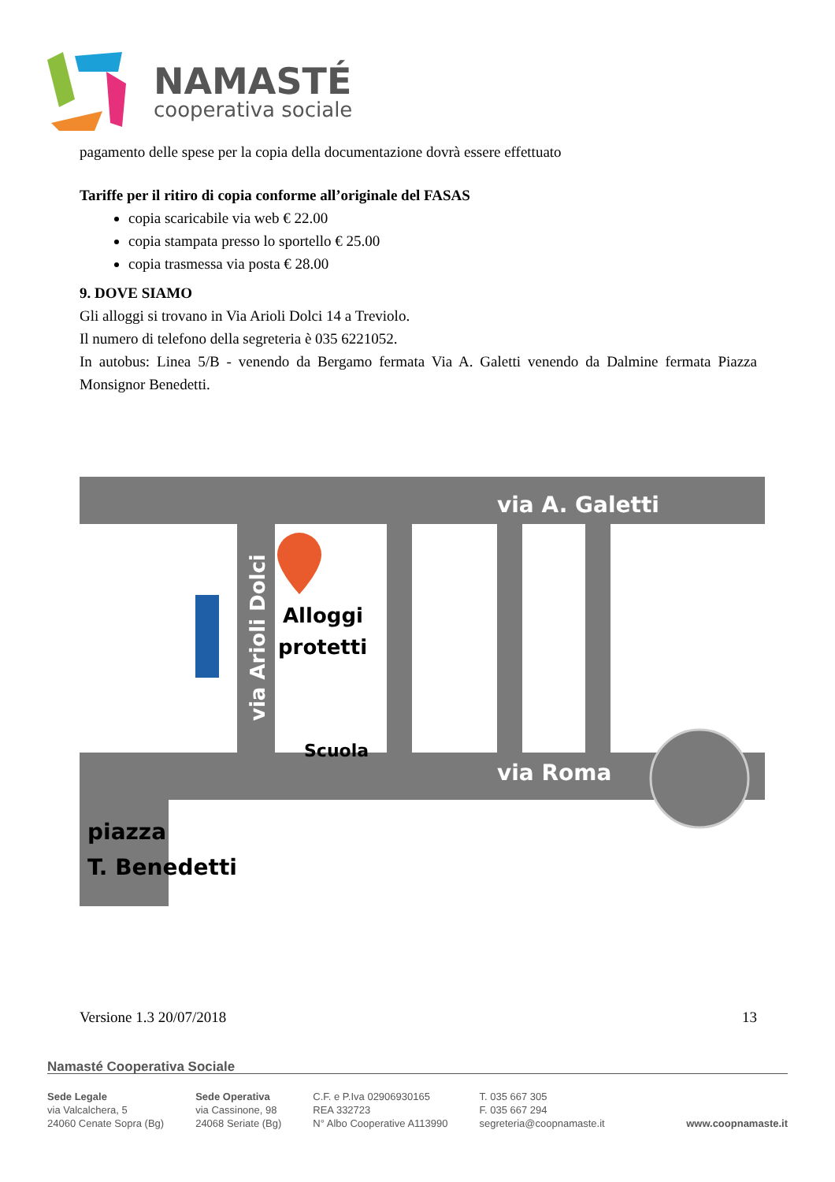NAMASTÉ
cooperativa sociale
pagamento delle spese per la copia della documentazione dovrà essere effettuato
Tariffe per il ritiro di copia conforme all’originale del FASAS
copia scaricabile via web € 22.00
copia stampata presso lo sportello € 25.00
copia trasmessa via posta € 28.00
9. DOVE SIAMO
Gli alloggi si trovano in Via Arioli Dolci 14 a Treviolo.
Il numero di telefono della segreteria è 035 6221052.
In autobus: Linea 5/B - venendo da Bergamo fermata Via A. Galetti venendo da Dalmine fermata Piazza Monsignor Benedetti.
via A. Galetti
via Roma
via Arioli Dolci
Alloggi
protetti
Scuola
piazza
T. Benedetti
Versione 1.3 20/07/2018 13
Namasté Cooperativa Sociale
Sede Legale
via Valcalchera, 5
24060 Cenate Sopra (Bg)
Sede Operativa
via Cassinone, 98
24068 Seriate (Bg)
C.F. e P.Iva 02906930165
REA 332723
N° Albo Cooperative A113990
T. 035 667 305
F. 035 667 294
segreteria@coopnamaste.it
www.coopnamaste.it